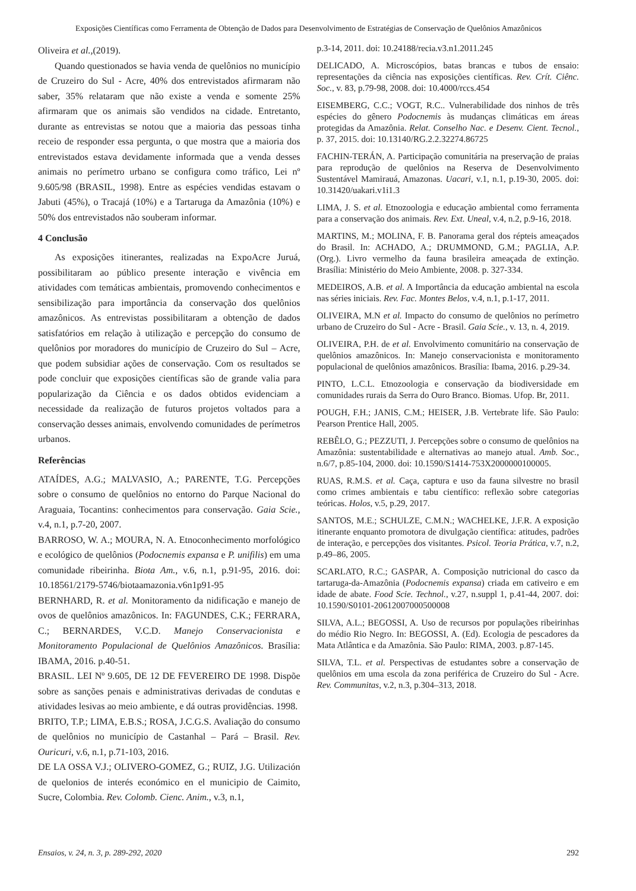Exposições Científicas como Ferramenta de Obtenção de Dados para Desenvolvimento de Estratégias de Conservação de Quelônios Amazônicos
Oliveira et al.,(2019).
Quando questionados se havia venda de quelônios no município de Cruzeiro do Sul - Acre, 40% dos entrevistados afirmaram não saber, 35% relataram que não existe a venda e somente 25% afirmaram que os animais são vendidos na cidade. Entretanto, durante as entrevistas se notou que a maioria das pessoas tinha receio de responder essa pergunta, o que mostra que a maioria dos entrevistados estava devidamente informada que a venda desses animais no perímetro urbano se configura como tráfico, Lei nº 9.605/98 (BRASIL, 1998). Entre as espécies vendidas estavam o Jabuti (45%), o Tracajá (10%) e a Tartaruga da Amazônia (10%) e 50% dos entrevistados não souberam informar.
4 Conclusão
As exposições itinerantes, realizadas na ExpoAcre Juruá, possibilitaram ao público presente interação e vivência em atividades com temáticas ambientais, promovendo conhecimentos e sensibilização para importância da conservação dos quelônios amazônicos. As entrevistas possibilitaram a obtenção de dados satisfatórios em relação à utilização e percepção do consumo de quelônios por moradores do município de Cruzeiro do Sul – Acre, que podem subsidiar ações de conservação. Com os resultados se pode concluir que exposições científicas são de grande valia para popularização da Ciência e os dados obtidos evidenciam a necessidade da realização de futuros projetos voltados para a conservação desses animais, envolvendo comunidades de perímetros urbanos.
Referências
ATAÍDES, A.G.; MALVASIO, A.; PARENTE, T.G. Percepções sobre o consumo de quelônios no entorno do Parque Nacional do Araguaia, Tocantins: conhecimentos para conservação. Gaia Scie., v.4, n.1, p.7-20, 2007.
BARROSO, W. A.; MOURA, N. A. Etnoconhecimento morfológico e ecológico de quelônios (Podocnemis expansa e P. unifilis) em uma comunidade ribeirinha. Biota Am., v.6, n.1, p.91-95, 2016. doi: 10.18561/2179-5746/biotaamazonia.v6n1p91-95
BERNHARD, R. et al. Monitoramento da nidificação e manejo de ovos de quelônios amazônicos. In: FAGUNDES, C.K.; FERRARA, C.; BERNARDES, V.C.D. Manejo Conservacionista e Monitoramento Populacional de Quelônios Amazônicos. Brasília: IBAMA, 2016. p.40-51.
BRASIL. LEI Nº 9.605, DE 12 DE FEVEREIRO DE 1998. Dispõe sobre as sanções penais e administrativas derivadas de condutas e atividades lesivas ao meio ambiente, e dá outras providências. 1998.
BRITO, T.P.; LIMA, E.B.S.; ROSA, J.C.G.S. Avaliação do consumo de quelônios no município de Castanhal – Pará – Brasil. Rev. Ouricuri, v.6, n.1, p.71-103, 2016.
DE LA OSSA V.J.; OLIVERO-GOMEZ, G.; RUIZ, J.G. Utilización de quelonios de interés económico en el municipio de Caimito, Sucre, Colombia. Rev. Colomb. Cienc. Anim., v.3, n.1,
p.3-14, 2011. doi: 10.24188/recia.v3.n1.2011.245
DELICADO, A. Microscópios, batas brancas e tubos de ensaio: representações da ciência nas exposições científicas. Rev. Crít. Ciênc. Soc., v. 83, p.79-98, 2008. doi: 10.4000/rccs.454
EISEMBERG, C.C.; VOGT, R.C.. Vulnerabilidade dos ninhos de três espécies do gênero Podocnemis às mudanças climáticas em áreas protegidas da Amazônia. Relat. Conselho Nac. e Desenv. Cient. Tecnol., p. 37, 2015. doi: 10.13140/RG.2.2.32274.86725
FACHIN-TERÁN, A. Participação comunitária na preservação de praias para reprodução de quelônios na Reserva de Desenvolvimento Sustentável Mamirauá, Amazonas. Uacari, v.1, n.1, p.19-30, 2005. doi: 10.31420/uakari.v1i1.3
LIMA, J. S. et al. Etnozoologia e educação ambiental como ferramenta para a conservação dos animais. Rev. Ext. Uneal, v.4, n.2, p.9-16, 2018.
MARTINS, M.; MOLINA, F. B. Panorama geral dos répteis ameaçados do Brasil. In: ACHADO, A.; DRUMMOND, G.M.; PAGLIA, A.P. (Org.). Livro vermelho da fauna brasileira ameaçada de extinção. Brasília: Ministério do Meio Ambiente, 2008. p. 327-334.
MEDEIROS, A.B. et al. A Importância da educação ambiental na escola nas séries iniciais. Rev. Fac. Montes Belos, v.4, n.1, p.1-17, 2011.
OLIVEIRA, M.N et al. Impacto do consumo de quelônios no perímetro urbano de Cruzeiro do Sul - Acre - Brasil. Gaia Scie., v. 13, n. 4, 2019.
OLIVEIRA, P.H. de et al. Envolvimento comunitário na conservação de quelônios amazônicos. In: Manejo conservacionista e monitoramento populacional de quelônios amazônicos. Brasília: Ibama, 2016. p.29-34.
PINTO, L.C.L. Etnozoologia e conservação da biodiversidade em comunidades rurais da Serra do Ouro Branco. Biomas. Ufop. Br, 2011.
POUGH, F.H.; JANIS, C.M.; HEISER, J.B. Vertebrate life. São Paulo: Pearson Prentice Hall, 2005.
REBÊLO, G.; PEZZUTI, J. Percepções sobre o consumo de quelônios na Amazônia: sustentabilidade e alternativas ao manejo atual. Amb. Soc., n.6/7, p.85-104, 2000. doi: 10.1590/S1414-753X2000000100005.
RUAS, R.M.S. et al. Caça, captura e uso da fauna silvestre no brasil como crimes ambientais e tabu científico: reflexão sobre categorias teóricas. Holos, v.5, p.29, 2017.
SANTOS, M.E.; SCHULZE, C.M.N.; WACHELKE, J.F.R. A exposição itinerante enquanto promotora de divulgação científica: atitudes, padrões de interação, e percepções dos visitantes. Psicol. Teoria Prática, v.7, n.2, p.49–86, 2005.
SCARLATO, R.C.; GASPAR, A. Composição nutricional do casco da tartaruga-da-Amazônia (Podocnemis expansa) criada em cativeiro e em idade de abate. Food Scie. Technol., v.27, n.suppl 1, p.41-44, 2007. doi: 10.1590/S0101-20612007000500008
SILVA, A.L.; BEGOSSI, A. Uso de recursos por populações ribeirinhas do médio Rio Negro. In: BEGOSSI, A. (Ed). Ecologia de pescadores da Mata Atlântica e da Amazônia. São Paulo: RIMA, 2003. p.87-145.
SILVA, T.L. et al. Perspectivas de estudantes sobre a conservação de quelônios em uma escola da zona periférica de Cruzeiro do Sul - Acre. Rev. Communitas, v.2, n.3, p.304–313, 2018.
Ensaios, v. 24, n. 3, p. 289-292, 2020 292